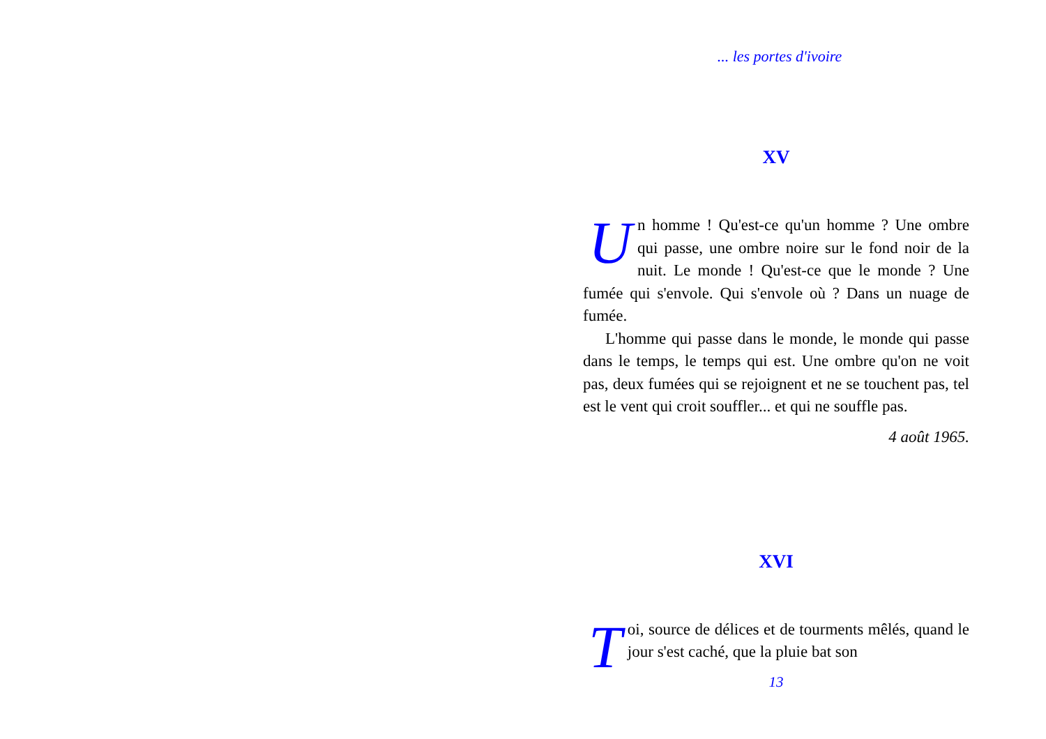... les portes d'ivoire
XV
Un homme ! Qu'est-ce qu'un homme ? Une ombre qui passe, une ombre noire sur le fond noir de la nuit. Le monde ! Qu'est-ce que le monde ? Une fumée qui s'envole. Qui s'envole où ? Dans un nuage de fumée.
L'homme qui passe dans le monde, le monde qui passe dans le temps, le temps qui est. Une ombre qu'on ne voit pas, deux fumées qui se rejoignent et ne se touchent pas, tel est le vent qui croit souffler... et qui ne souffle pas.
4 août 1965.
XVI
Toi, source de délices et de tourments mêlés, quand le jour s'est caché, que la pluie bat son
13